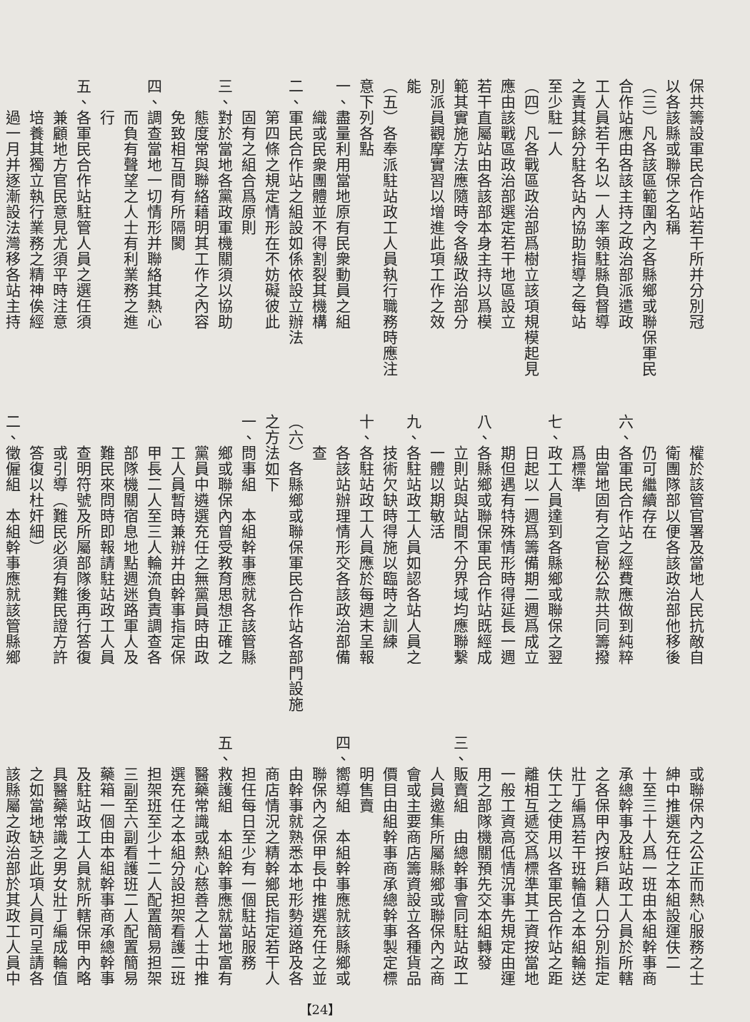保共籌設軍民合作站若干所并分別冠
以各該縣或聯保之名稱
（三）凡各該區範圍內之各縣鄉或聯保軍民
合作站應由各該主持之政治部派遣政
工人員若干名以一人率領駐縣負督導
之責其餘分駐各站內協助指導之每站
至少駐一人
（四）凡各戰區政治部爲樹立該項規模起見
應由該戰區政治部選定若干地區設立
若干直屬站由各該部本身主持以爲模
範其實施方法應隨時令各級政治部分
別派員觀摩實習以增進此項工作之效
能
（五）各奉派駐站政工人員執行職務時應注
意下列各點
一、盡量利用當地原有民衆動員之組
織或民衆團體並不得割裂其機構
二、軍民合作站之組設如係依設立辦法
第四條之規定情形在不妨礙彼此
固有之組合爲原則
三、對於當地各黨政軍機關須以協助
態度常與聯絡藉明其工作之內容
免致相互間有所隔閡
四、調查當地一切情形并聯絡其熱心
而負有聲望之人士有利業務之進
行
五、各軍民合作站駐管人員之選任須
兼顧地方官民意見尤須平時注意
培養其獨立執行業務之精神俟經
過一月并逐漸設法灣移各站主持
權於該管官署及當地人民抗敵自
衛團隊部以便各該政治部他移後
仍可繼續存在
六、各軍民合作站之經費應做到純粹
由當地固有之官秘公款共同籌撥
爲標準
七、政工人員達到各縣鄉或聯保之翌
日起以一週爲籌備期二週爲成立
期但遇有特殊情形時得延長一週
八、各縣鄉或聯保軍民合作站既經成
立則站與站間不分界域均應聯繫
一體以期敏活
九、各駐站政工人員如認各站人員之
技術欠缺時得施以臨時之訓練
十、各駐站政工人員應於每週末呈報
各該站辦理情形交各該政治部備
查
（六）各縣鄉或聯保軍民合作站各部門設施
之方法如下
一、問事組　本組幹事應就各該管縣
鄉或聯保內曾受教育思想正確之
黨員中遴選充任之無黨員時由政
工人員暫時兼辦并由幹事指定保
甲長二人至三人輪流負責調查各
部隊機關宿息地點週迷路軍人及
難民來問時即報請駐站政工人員
查明符號及所屬部隊後再行答復
或引導（難民必須有難民證方許
答復以杜奸細）
二、徵僱組　本組幹事應就該管縣鄉
或聯保內之公正而熱心服務之士
紳中推選充任之本組設運伕二
十至三十人爲一班由本組幹事商
承總幹事及駐站政工人員於所轄
之各保甲內按戶籍人口分別指定
壯丁編爲若干班輪值之本組輪送
伕工之使用以各軍民合作站之距
離相互遞交爲標準其工資按當地
一般工資高低情況事先規定由運
用之部隊機關預先交本組轉發
三、販賣組　由總幹事會同駐站政工
人員邀集所屬縣鄉或聯保內之商
會或主要商店籌資設立各種貨品
價目由組幹事商承總幹事製定標
明售賣
四、嚮導組　本組幹事應就該縣鄉或
聯保內之保甲長中推選充任之並
由幹事就熟悉本地形勢道路及各
商店情況之精幹鄉民指定若干人
担任每日至少有一個駐站服務
五、救護組　本組幹事應就當地富有
醫藥常識或熱心慈善之人士中推
選充任之本組分設担架看護二班
担架班至少十二人配置簡易担架
三副至六副看護班二人配置簡易
藥箱一個由本組幹事商承總幹事
及駐站政工人員就所轄保甲內略
具醫藥常識之男女壯丁編成輪值
之如當地缺乏此項人員可呈請各
該縣屬之政治部於其政工人員中
【24】